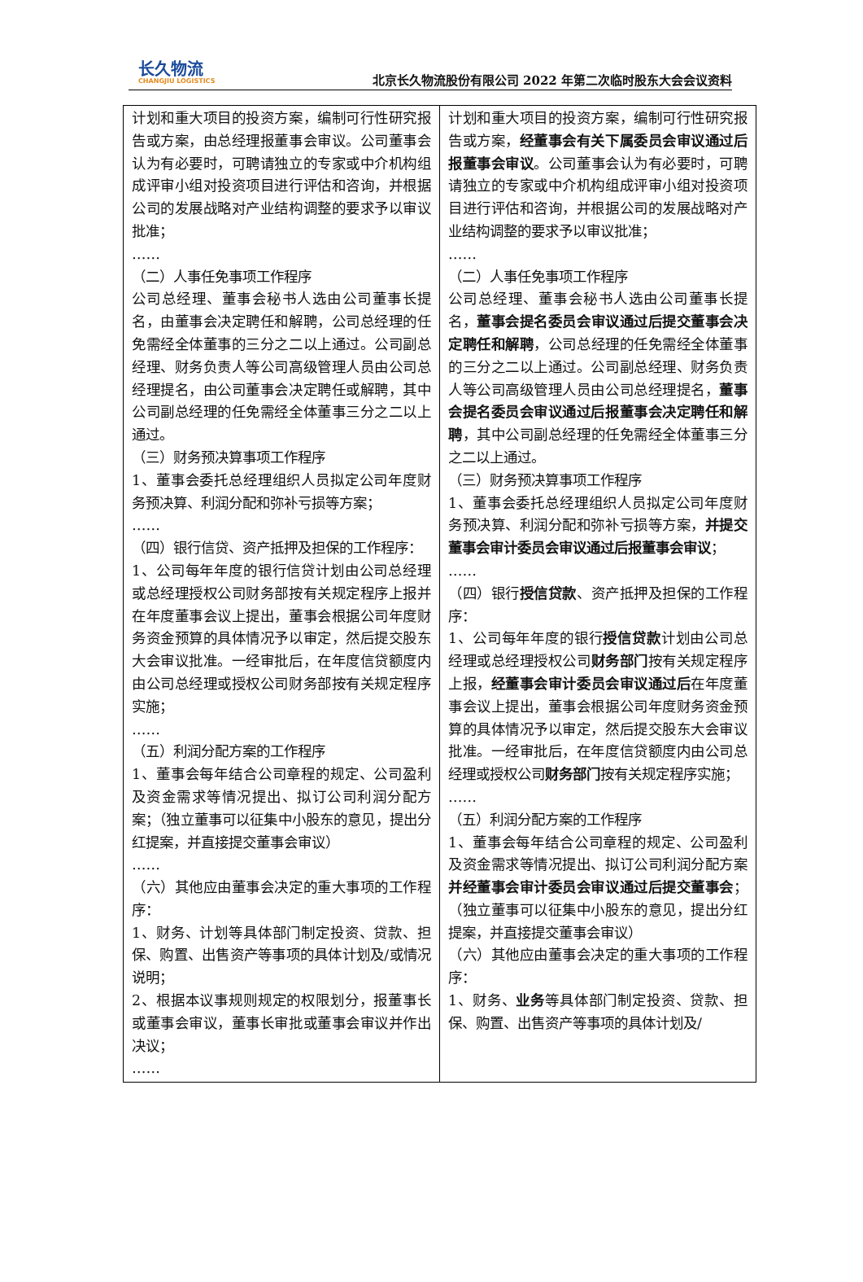长久物流
CHANGJIU LOGISTICS
北京长久物流股份有限公司 2022 年第二次临时股东大会会议资料
| 计划和重大项目的投资方案，编制可行性研究报告或方案，由总经理报董事会审议。公司董事会认为有必要时，可聘请独立的专家或中介机构组成评审小组对投资项目进行评估和咨询，并根据公司的发展战略对产业结构调整的要求予以审议批准； …… （二）人事任免事项工作程序 公司总经理、董事会秘书人选由公司董事长提名，由董事会决定聘任和解聘，公司总经理的任免需经全体董事的三分之二以上通过。公司副总经理、财务负责人等公司高级管理人员由公司总经理提名，由公司董事会决定聘任或解聘，其中公司副总经理的任免需经全体董事三分之二以上通过。 （三）财务预决算事项工作程序 1、董事会委托总经理组织人员拟定公司年度财务预决算、利润分配和弥补亏损等方案； …… （四）银行信贷、资产抵押及担保的工作程序： 1、公司每年年度的银行信贷计划由公司总经理或总经理授权公司财务部按有关规定程序上报并在年度董事会议上提出，董事会根据公司年度财务资金预算的具体情况予以审定，然后提交股东大会审议批准。一经审批后，在年度信贷额度内由公司总经理或授权公司财务部按有关规定程序实施； …… （五）利润分配方案的工作程序 1、董事会每年结合公司章程的规定、公司盈利及资金需求等情况提出、拟订公司利润分配方案；（独立董事可以征集中小股东的意见，提出分红提案，并直接提交董事会审议） …… （六）其他应由董事会决定的重大事项的工作程序： 1、财务、计划等具体部门制定投资、贷款、担保、购置、出售资产等事项的具体计划及/或情况说明； 2、根据本议事规则规定的权限划分，报董事长或董事会审议，董事长审批或董事会审议并作出决议； …… | 计划和重大项目的投资方案，编制可行性研究报告或方案， 经董事会有关下属委员会审议通过后报董事会审议 。公司董事会认为有必要时，可聘请独立的专家或中介机构组成评审小组对投资项目进行评估和咨询，并根据公司的发展战略对产业结构调整的要求予以审议批准； …… （二）人事任免事项工作程序 公司总经理、董事会秘书人选由公司董事长提名， 董事会提名委员会审议通过后提交董事会决定聘任和解聘 ，公司总经理的任免需经全体董事的三分之二以上通过。公司副总经理、财务负责人等公司高级管理人员由公司总经理提名， 董事会提名委员会审议通过后报董事会决定聘任和解聘 ，其中公司副总经理的任免需经全体董事三分之二以上通过。 （三）财务预决算事项工作程序 1、董事会委托总经理组织人员拟定公司年度财务预决算、利润分配和弥补亏损等方案， 并提交董事会审计委员会审议通过后报董事会审议 ； …… （四）银行 授信贷款 、资产抵押及担保的工作程序： 1、公司每年年度的银行 授信贷款 计划由公司总经理或总经理授权公司 财务部门 按有关规定程序上报， 经董事会审计委员会审议通过后 在年度董事会议上提出，董事会根据公司年度财务资金预算的具体情况予以审定，然后提交股东大会审议批准。一经审批后，在年度信贷额度内由公司总经理或授权公司 财务部门 按有关规定程序实施； …… （五）利润分配方案的工作程序 1、董事会每年结合公司章程的规定、公司盈利及资金需求等情况提出、拟订公司利润分配方案 并经董事会审计委员会审议通过后提交董事会 ；（独立董事可以征集中小股东的意见，提出分红提案，并直接提交董事会审议） （六）其他应由董事会决定的重大事项的工作程序： 1、财务、 业务 等具体部门制定投资、贷款、担保、购置、出售资产等事项的具体计划及/ |